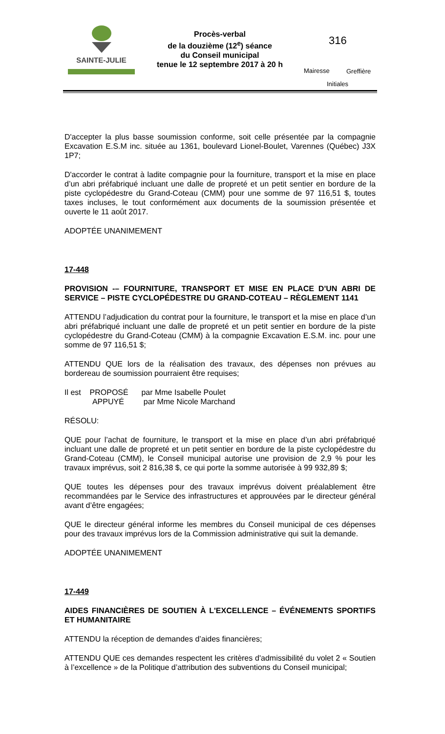SAINTE-JULIE
Procès-verbal
de la douzième (12<sup>e</sup>) séance
du Conseil municipal
tenue le 12 septembre 2017 à 20 h
316
Mairesse Greffière
Initiales
D'accepter la plus basse soumission conforme, soit celle présentée par la compagnie Excavation E.S.M inc. située au 1361, boulevard Lionel-Boulet, Varennes (Québec) J3X 1P7;
D'accorder le contrat à ladite compagnie pour la fourniture, transport et la mise en place d’un abri préfabriqué incluant une dalle de propreté et un petit sentier en bordure de la piste cyclopédestre du Grand-Coteau (CMM) pour une somme de 97 116,51 $, toutes taxes incluses, le tout conformément aux documents de la soumission présentée et ouverte le 11 août 2017.
ADOPTÉE UNANIMEMENT
17-448
PROVISION -– FOURNITURE, TRANSPORT ET MISE EN PLACE D'UN ABRI DE SERVICE – PISTE CYCLOPÉDESTRE DU GRAND-COTEAU – RÈGLEMENT 1141
ATTENDU l’adjudication du contrat pour la fourniture, le transport et la mise en place d’un abri préfabriqué incluant une dalle de propreté et un petit sentier en bordure de la piste cyclopédestre du Grand-Coteau (CMM) à la compagnie Excavation E.S.M. inc. pour une somme de 97 116,51 $;
ATTENDU QUE lors de la réalisation des travaux, des dépenses non prévues au bordereau de soumission pourraient être requises;
Il est PROPOSÉ par Mme Isabelle Poulet
APPUYÉ par Mme Nicole Marchand
RÉSOLU:
QUE pour l’achat de fourniture, le transport et la mise en place d’un abri préfabriqué incluant une dalle de propreté et un petit sentier en bordure de la piste cyclopédestre du Grand-Coteau (CMM), le Conseil municipal autorise une provision de 2,9 % pour les travaux imprévus, soit 2 816,38 $, ce qui porte la somme autorisée à 99 932,89 $;
QUE toutes les dépenses pour des travaux imprévus doivent préalablement être recommandées par le Service des infrastructures et approuvées par le directeur général avant d’être engagées;
QUE le directeur général informe les membres du Conseil municipal de ces dépenses pour des travaux imprévus lors de la Commission administrative qui suit la demande.
ADOPTÉE UNANIMEMENT
17-449
AIDES FINANCIÈRES DE SOUTIEN À L'EXCELLENCE – ÉVÉNEMENTS SPORTIFS ET HUMANITAIRE
ATTENDU la réception de demandes d’aides financières;
ATTENDU QUE ces demandes respectent les critères d'admissibilité du volet 2 « Soutien à l’excellence » de la Politique d’attribution des subventions du Conseil municipal;